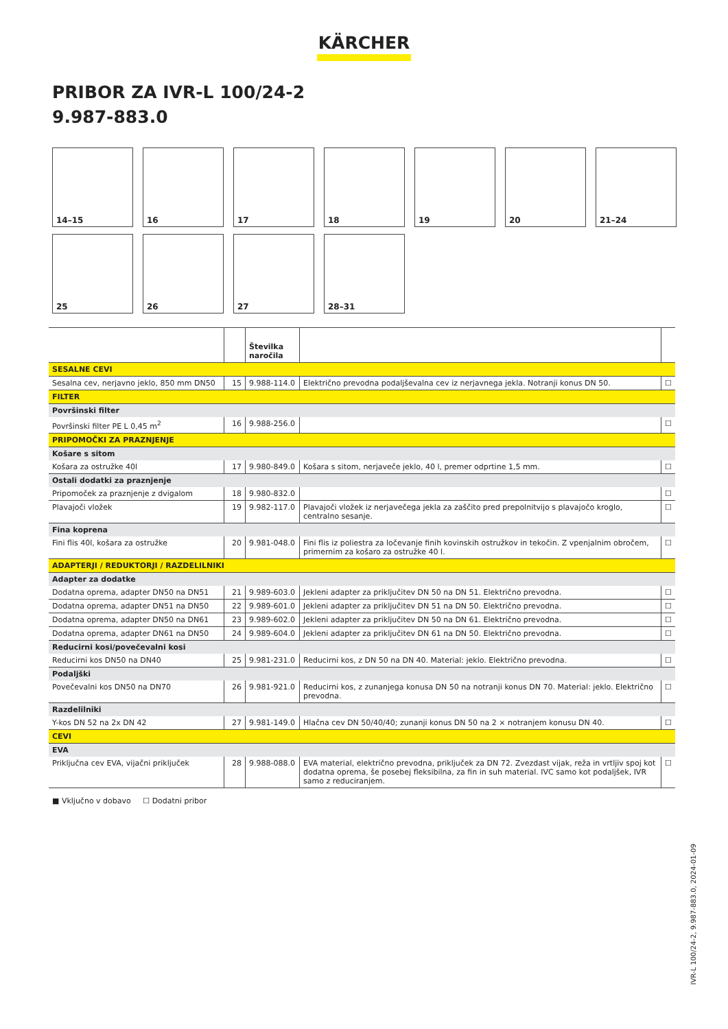KÄRCHER
PRIBOR ZA IVR-L 100/24-2
9.987-883.0
14–15
16
17
18
19
20
21–24
25
26
27
28–31
| | | Številka naročila | | |
| --- | --- | --- | --- | --- |
| SESALNE CEVI | | | | |
| Sesalna cev, nerjavno jeklo, 850 mm DN50 | 15 | 9.988-114.0 | Električno prevodna podaljševalna cev iz nerjavnega jekla. Notranji konus DN 50. | ☐ |
| FILTER | | | | |
| Površinski filter | | | | |
| Površinski filter PE L 0,45 m<sup>2</sup> | 16 | 9.988-256.0 | | ☐ |
| PRIPOMOČKI ZA PRAZNJENJE | | | | |
| Košare s sitom | | | | |
| Košara za ostružke 40l | 17 | 9.980-849.0 | Košara s sitom, nerjaveče jeklo, 40 l, premer odprtine 1,5 mm. | ☐ |
| Ostali dodatki za praznjenje | | | | |
| Pripomoček za praznjenje z dvigalom | 18 | 9.980-832.0 | | ☐ |
| Plavajoči vložek | 19 | 9.982-117.0 | Plavajoči vložek iz nerjavečega jekla za zaščito pred prepolnitvijo s plavajočo kroglo, centralno sesanje. | ☐ |
| Fina koprena | | | | |
| Fini flis 40l, košara za ostružke | 20 | 9.981-048.0 | Fini flis iz poliestra za ločevanje finih kovinskih ostružkov in tekočin. Z vpenjalnim obročem, primernim za košaro za ostružke 40 l. | ☐ |
| ADAPTERJI / REDUKTORJI / RAZDELILNIKI | | | | |
| Adapter za dodatke | | | | |
| Dodatna oprema, adapter DN50 na DN51 | 21 | 9.989-603.0 | Jekleni adapter za priključitev DN 50 na DN 51. Električno prevodna. | ☐ |
| Dodatna oprema, adapter DN51 na DN50 | 22 | 9.989-601.0 | Jekleni adapter za priključitev DN 51 na DN 50. Električno prevodna. | ☐ |
| Dodatna oprema, adapter DN50 na DN61 | 23 | 9.989-602.0 | Jekleni adapter za priključitev DN 50 na DN 61. Električno prevodna. | ☐ |
| Dodatna oprema, adapter DN61 na DN50 | 24 | 9.989-604.0 | Jekleni adapter za priključitev DN 61 na DN 50. Električno prevodna. | ☐ |
| Reducirni kosi/povečevalni kosi | | | | |
| Reducirni kos DN50 na DN40 | 25 | 9.981-231.0 | Reducirni kos, z DN 50 na DN 40. Material: jeklo. Električno prevodna. | ☐ |
| Podaljški | | | | |
| Povečevalni kos DN50 na DN70 | 26 | 9.981-921.0 | Reducirni kos, z zunanjega konusa DN 50 na notranji konus DN 70. Material: jeklo. Električno prevodna. | ☐ |
| Razdelilniki | | | | |
| Y-kos DN 52 na 2x DN 42 | 27 | 9.981-149.0 | Hlačna cev DN 50/40/40; zunanji konus DN 50 na 2 × notranjem konusu DN 40. | ☐ |
| CEVI | | | | |
| EVA | | | | |
| Priključna cev EVA, vijačni priključek | 28 | 9.988-088.0 | EVA material, električno prevodna, priključek za DN 72. Zvezdast vijak, reža in vrtljiv spoj kot dodatna oprema, še posebej fleksibilna, za fin in suh material. IVC samo kot podaljšek, IVR samo z reduciranjem. | ☐ |
■ Vključno v dobavo ☐ Dodatni pribor
IVR-L 100/24-2, 9.987-883.0, 2024-01-09